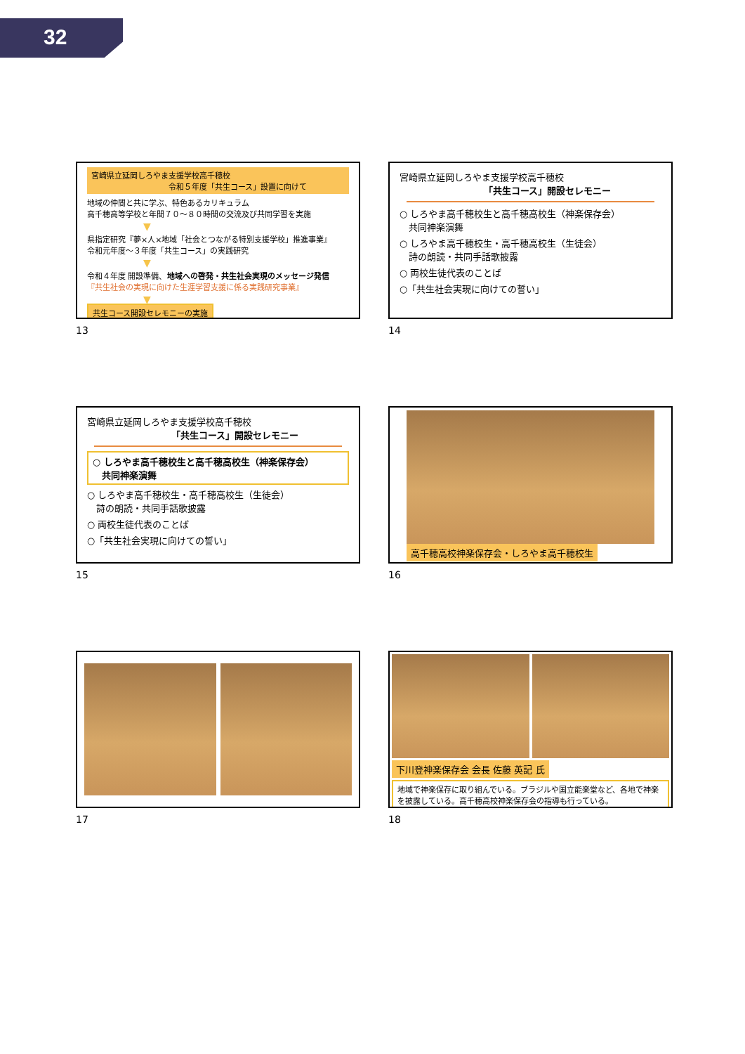32
宮崎県立延岡しろやま支援学校高千穂校
令和５年度「共生コース」設置に向けて
地域の仲間と共に学ぶ、特色あるカリキュラム
高千穂高等学校と年間７０～８０時間の交流及び共同学習を実施
▼
県指定研究『夢×人×地域「社会とつながる特別支援学校」推進事業』
令和元年度～３年度「共生コース」の実践研究
▼
令和４年度 開設準備、地域への啓発・共生社会実現のメッセージ発信
『共生社会の実現に向けた生涯学習支援に係る実践研究事業』
▼
共生コース開設セレモニーの実施
13
宮崎県立延岡しろやま支援学校高千穂校
「共生コース」開設セレモニー
○ しろやま高千穂校生と高千穂高校生（神楽保存会）
　共同神楽演舞
○ しろやま高千穂校生・高千穂高校生（生徒会）
　詩の朗読・共同手話歌披露
○ 両校生徒代表のことば
○「共生社会実現に向けての誓い」
14
宮崎県立延岡しろやま支援学校高千穂校
「共生コース」開設セレモニー
○ しろやま高千穂校生と高千穂高校生（神楽保存会）
　共同神楽演舞
○ しろやま高千穂校生・高千穂高校生（生徒会）
　詩の朗読・共同手話歌披露
○ 両校生徒代表のことば
○「共生社会実現に向けての誓い」
15
高千穂高校神楽保存会・しろやま高千穂校生
16
17
下川登神楽保存会 会長 佐藤 英記 氏
地域で神楽保存に取り組んでいる。ブラジルや国立能楽堂など、各地で神楽を披露している。高千穂高校神楽保存会の指導も行っている。
18